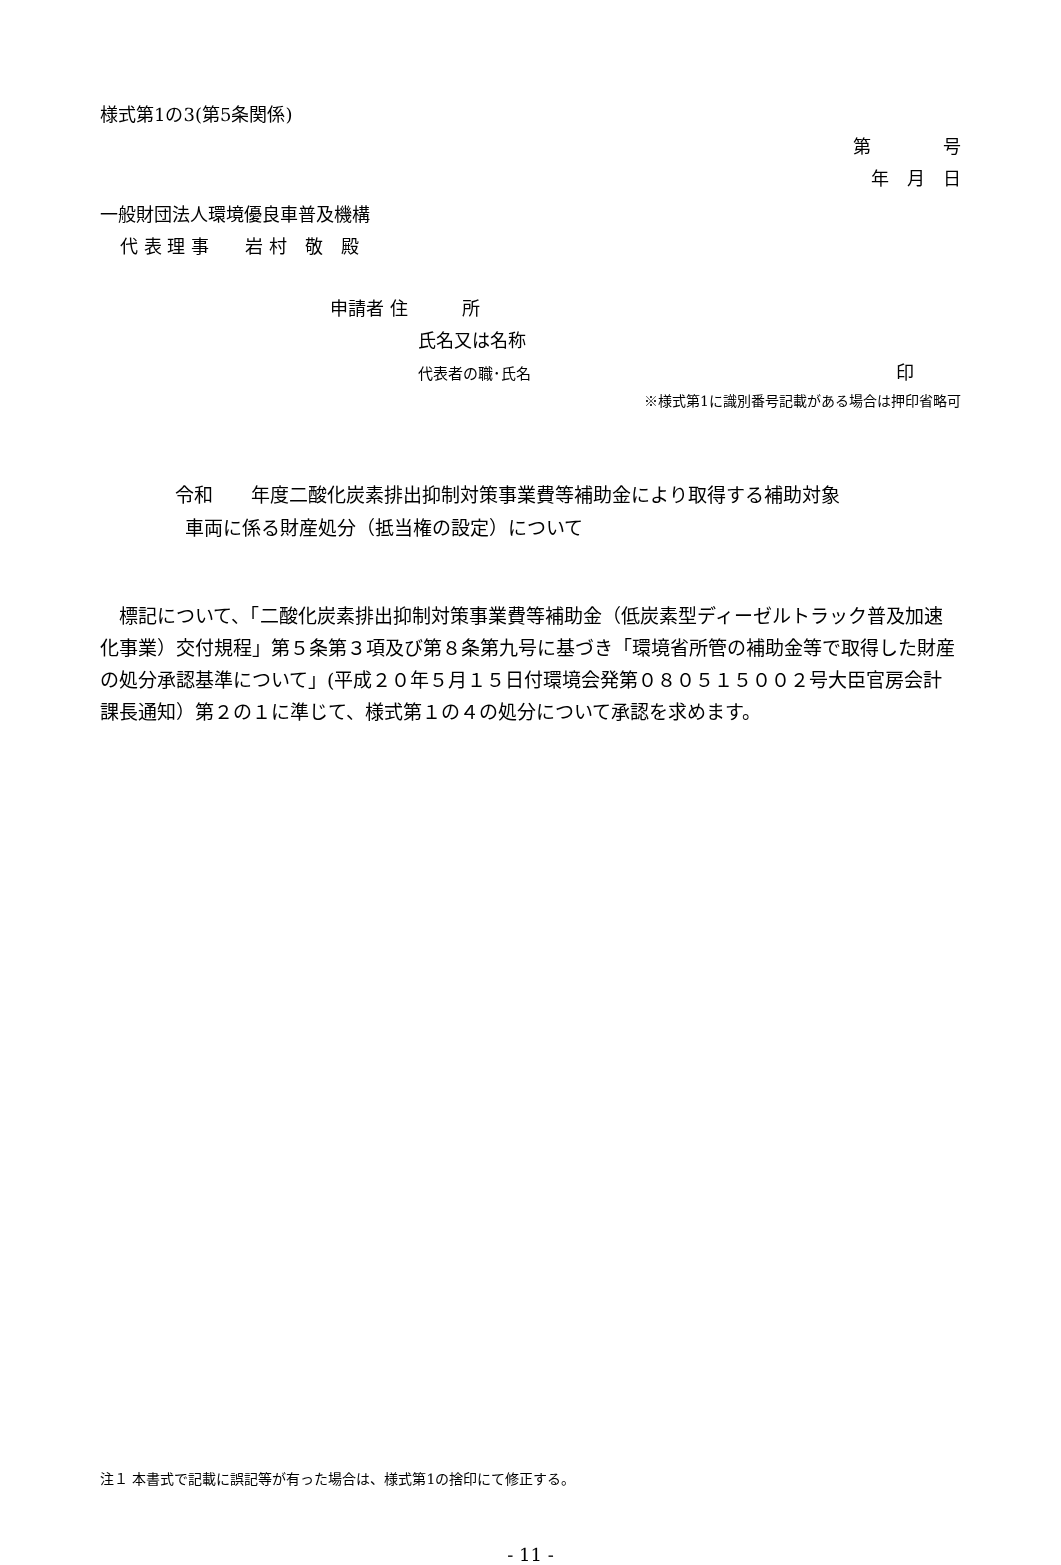様式第1の3(第5条関係)
第　　　　号
年　月　日
一般財団法人環境優良車普及機構
代 表 理 事　　岩 村　敬　殿
申請者 住　　　所
氏名又は名称
代表者の職･氏名 印
※様式第1に識別番号記載がある場合は押印省略可
令和　　年度二酸化炭素排出抑制対策事業費等補助金により取得する補助対象
車両に係る財産処分（抵当権の設定）について
　標記について、「二酸化炭素排出抑制対策事業費等補助金（低炭素型ディーゼルトラック普及加速化事業）交付規程」第５条第３項及び第８条第九号に基づき「環境省所管の補助金等で取得した財産の処分承認基準について」(平成２０年５月１５日付環境会発第０８０５１５００２号大臣官房会計課長通知）第２の１に準じて、様式第１の４の処分について承認を求めます。
注１ 本書式で記載に誤記等が有った場合は、様式第1の捨印にて修正する。
- 11 -